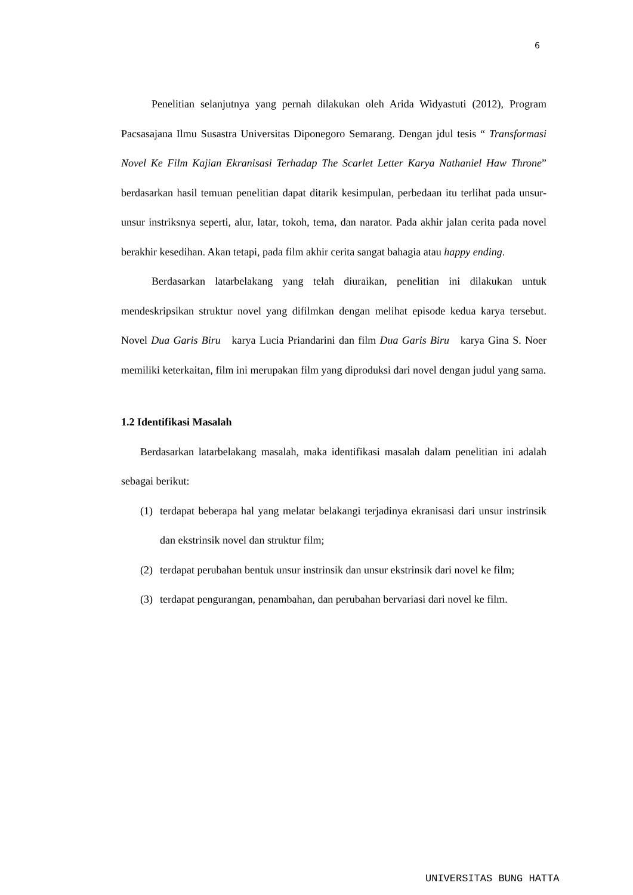6
Penelitian selanjutnya yang pernah dilakukan oleh Arida Widyastuti (2012), Program Pacsasajana Ilmu Susastra Universitas Diponegoro Semarang. Dengan jdul tesis “ Transformasi Novel Ke Film Kajian Ekranisasi Terhadap The Scarlet Letter Karya Nathaniel Haw Throne” berdasarkan hasil temuan penelitian dapat ditarik kesimpulan, perbedaan itu terlihat pada unsur- unsur instriksnya seperti, alur, latar, tokoh, tema, dan narator. Pada akhir jalan cerita pada novel berakhir kesedihan. Akan tetapi, pada film akhir cerita sangat bahagia atau happy ending.
Berdasarkan latarbelakang yang telah diuraikan, penelitian ini dilakukan untuk mendeskripsikan struktur novel yang difilmkan dengan melihat episode kedua karya tersebut. Novel Dua Garis Biru karya Lucia Priandarini dan film Dua Garis Biru karya Gina S. Noer memiliki keterkaitan, film ini merupakan film yang diproduksi dari novel dengan judul yang sama.
1.2 Identifikasi Masalah
Berdasarkan latarbelakang masalah, maka identifikasi masalah dalam penelitian ini adalah sebagai berikut:
(1) terdapat beberapa hal yang melatar belakangi terjadinya ekranisasi dari unsur instrinsik dan ekstrinsik novel dan struktur film;
(2) terdapat perubahan bentuk unsur instrinsik dan unsur ekstrinsik dari novel ke film;
(3) terdapat pengurangan, penambahan, dan perubahan bervariasi dari novel ke film.
UNIVERSITAS BUNG HATTA